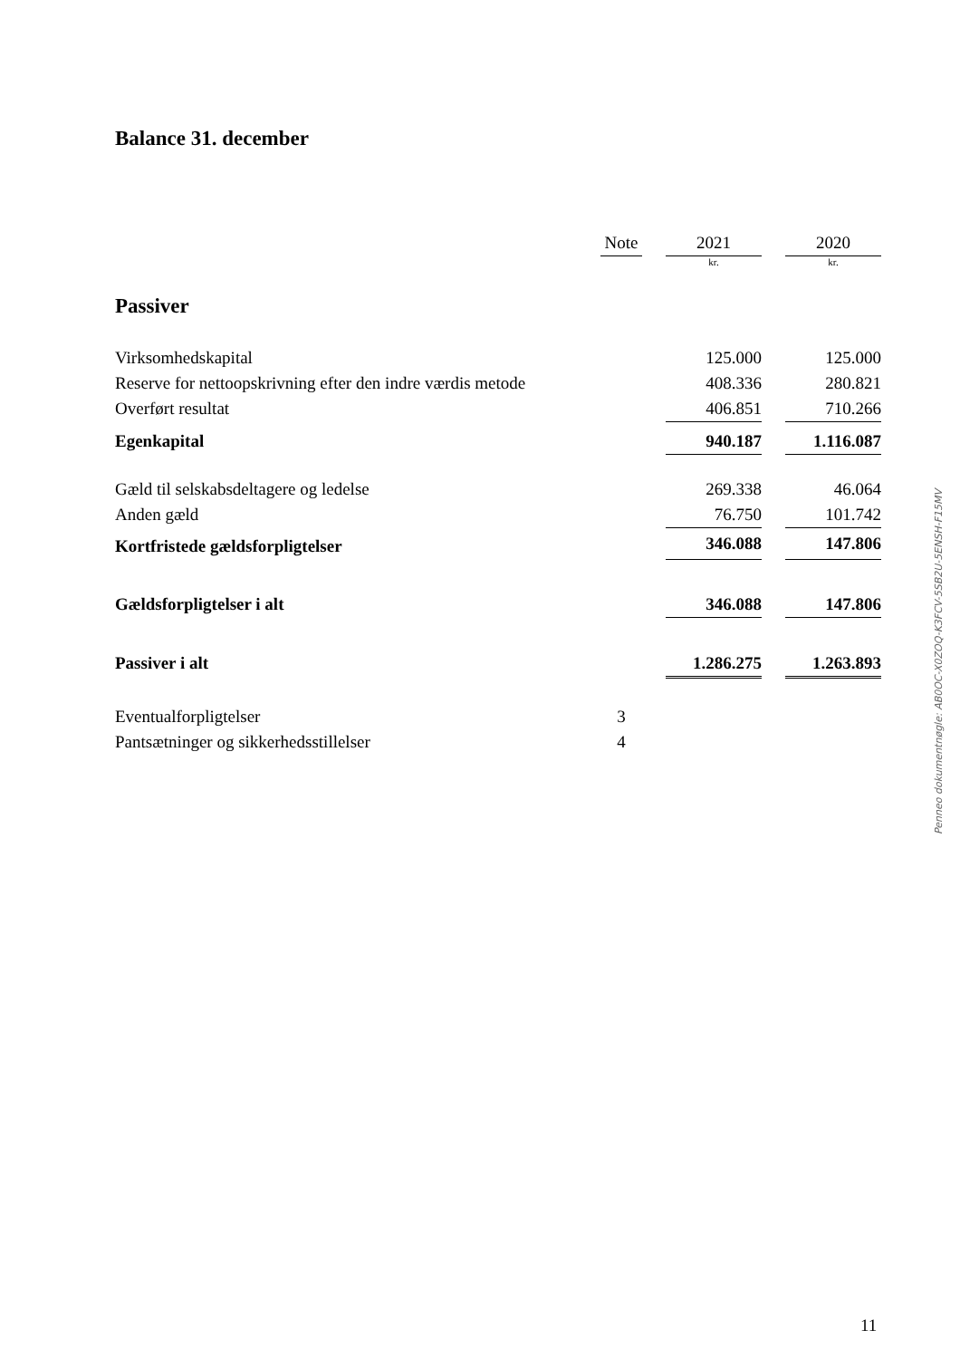Balance 31. december
| | Note | | 2021 | | 2020 |
| --- | --- | --- | --- | --- | --- |
| | | | kr. | | kr. |
Passiver
| Virksomhedskapital | | | 125.000 | | 125.000 |
| Reserve for nettoopskrivning efter den indre værdis metode | | | 408.336 | | 280.821 |
| Overført resultat | | | 406.851 | | 710.266 |
| Egenkapital | | | 940.187 | | 1.116.087 |
| Gæld til selskabsdeltagere og ledelse | | | 269.338 | | 46.064 |
| Anden gæld | | | 76.750 | | 101.742 |
| Kortfristede gældsforpligtelser | | | 346.088 | | 147.806 |
| Gældsforpligtelser i alt | | | 346.088 | | 147.806 |
| Passiver i alt | | | 1.286.275 | | 1.263.893 |
| Eventualforpligtelser | 3 | | | | |
| Pantsætninger og sikkerhedsstillelser | 4 | | | | |
Penneo dokumentnøgle: AB0OC-X0ZOQ-K3FCV-5SB2U-5ENSH-F15MV
11